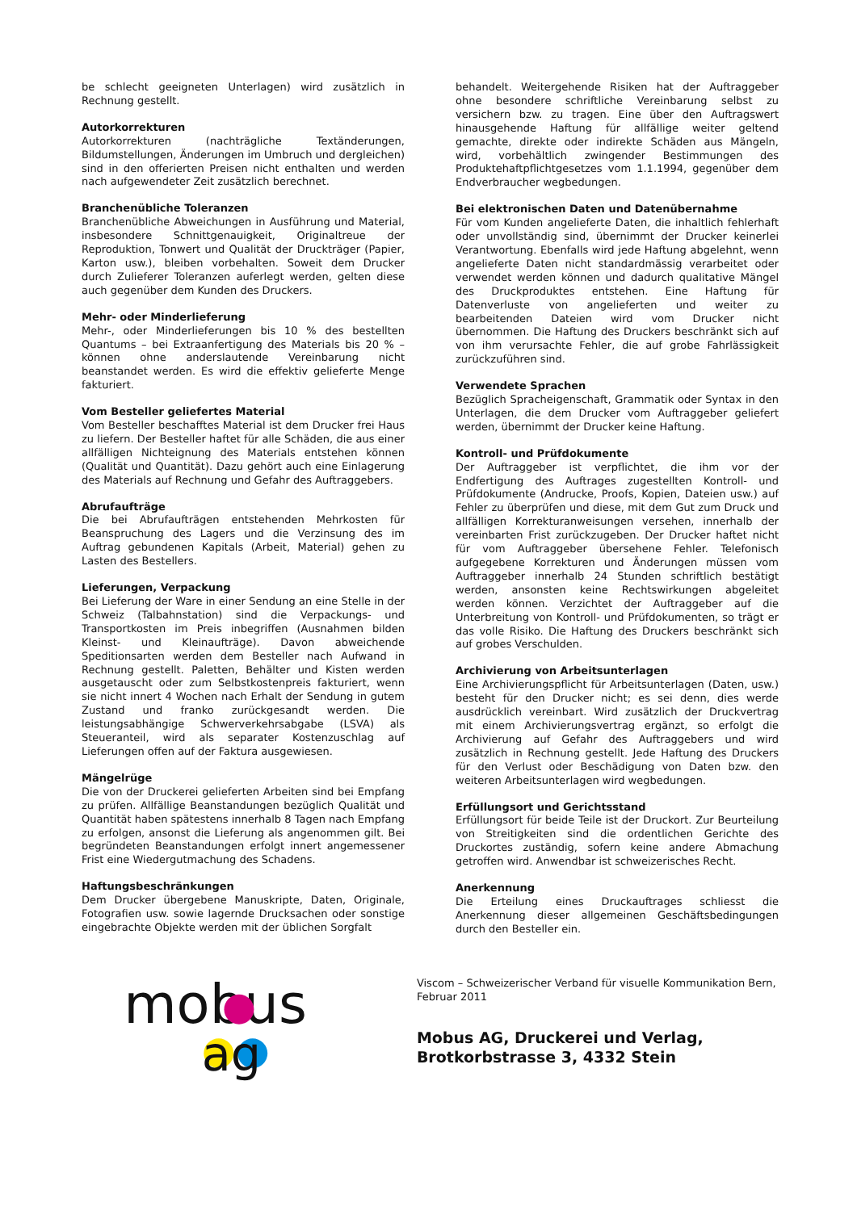be schlecht geeigneten Unterlagen) wird zusätzlich in Rechnung gestellt.
Autorkorrekturen
Autorkorrekturen (nachträgliche Textänderungen, Bildumstellungen, Änderungen im Umbruch und dergleichen) sind in den offerierten Preisen nicht enthalten und werden nach aufgewendeter Zeit zusätzlich berechnet.
Branchenübliche Toleranzen
Branchenübliche Abweichungen in Ausführung und Material, insbesondere Schnittgenauigkeit, Originaltreue der Reproduktion, Tonwert und Qualität der Druckträger (Papier, Karton usw.), bleiben vorbehalten. Soweit dem Drucker durch Zulieferer Toleranzen auferlegt werden, gelten diese auch gegenüber dem Kunden des Druckers.
Mehr- oder Minderlieferung
Mehr-, oder Minderlieferungen bis 10 % des bestellten Quantums – bei Extraanfertigung des Materials bis 20 % – können ohne anderslautende Vereinbarung nicht beanstandet werden. Es wird die effektiv gelieferte Menge fakturiert.
Vom Besteller geliefertes Material
Vom Besteller beschafftes Material ist dem Drucker frei Haus zu liefern. Der Besteller haftet für alle Schäden, die aus einer allfälligen Nichteignung des Materials entstehen können (Qualität und Quantität). Dazu gehört auch eine Einlagerung des Materials auf Rechnung und Gefahr des Auftraggebers.
Abrufaufträge
Die bei Abrufaufträgen entstehenden Mehrkosten für Beanspruchung des Lagers und die Verzinsung des im Auftrag gebundenen Kapitals (Arbeit, Material) gehen zu Lasten des Bestellers.
Lieferungen, Verpackung
Bei Lieferung der Ware in einer Sendung an eine Stelle in der Schweiz (Talbahnstation) sind die Verpackungs- und Transportkosten im Preis inbegriffen (Ausnahmen bilden Kleinst- und Kleinaufträge). Davon abweichende Speditionsarten werden dem Besteller nach Aufwand in Rechnung gestellt. Paletten, Behälter und Kisten werden ausgetauscht oder zum Selbstkostenpreis fakturiert, wenn sie nicht innert 4 Wochen nach Erhalt der Sendung in gutem Zustand und franko zurückgesandt werden. Die leistungsabhängige Schwerverkehrsabgabe (LSVA) als Steueranteil, wird als separater Kostenzuschlag auf Lieferungen offen auf der Faktura ausgewiesen.
Mängelrüge
Die von der Druckerei gelieferten Arbeiten sind bei Empfang zu prüfen. Allfällige Beanstandungen bezüglich Qualität und Quantität haben spätestens innerhalb 8 Tagen nach Empfang zu erfolgen, ansonst die Lieferung als angenommen gilt. Bei begründeten Beanstandungen erfolgt innert angemessener Frist eine Wiedergutmachung des Schadens.
Haftungsbeschränkungen
Dem Drucker übergebene Manuskripte, Daten, Originale, Fotografien usw. sowie lagernde Drucksachen oder sonstige eingebrachte Objekte werden mit der üblichen Sorgfalt
behandelt. Weitergehende Risiken hat der Auftraggeber ohne besondere schriftliche Vereinbarung selbst zu versichern bzw. zu tragen. Eine über den Auftragswert hinausgehende Haftung für allfällige weiter geltend gemachte, direkte oder indirekte Schäden aus Mängeln, wird, vorbehältlich zwingender Bestimmungen des Produktehaftpflichtgesetzes vom 1.1.1994, gegenüber dem Endverbraucher wegbedungen.
Bei elektronischen Daten und Datenübernahme
Für vom Kunden angelieferte Daten, die inhaltlich fehlerhaft oder unvollständig sind, übernimmt der Drucker keinerlei Verantwortung. Ebenfalls wird jede Haftung abgelehnt, wenn angelieferte Daten nicht standardmässig verarbeitet oder verwendet werden können und dadurch qualitative Mängel des Druckproduktes entstehen. Eine Haftung für Datenverluste von angelieferten und weiter zu bearbeitenden Dateien wird vom Drucker nicht übernommen. Die Haftung des Druckers beschränkt sich auf von ihm verursachte Fehler, die auf grobe Fahrlässigkeit zurückzuführen sind.
Verwendete Sprachen
Bezüglich Spracheigenschaft, Grammatik oder Syntax in den Unterlagen, die dem Drucker vom Auftraggeber geliefert werden, übernimmt der Drucker keine Haftung.
Kontroll- und Prüfdokumente
Der Auftraggeber ist verpflichtet, die ihm vor der Endfertigung des Auftrages zugestellten Kontroll- und Prüfdokumente (Andrucke, Proofs, Kopien, Dateien usw.) auf Fehler zu überprüfen und diese, mit dem Gut zum Druck und allfälligen Korrekturanweisungen versehen, innerhalb der vereinbarten Frist zurückzugeben. Der Drucker haftet nicht für vom Auftraggeber übersehene Fehler. Telefonisch aufgegebene Korrekturen und Änderungen müssen vom Auftraggeber innerhalb 24 Stunden schriftlich bestätigt werden, ansonsten keine Rechtswirkungen abgeleitet werden können. Verzichtet der Auftraggeber auf die Unterbreitung von Kontroll- und Prüfdokumenten, so trägt er das volle Risiko. Die Haftung des Druckers beschränkt sich auf grobes Verschulden.
Archivierung von Arbeitsunterlagen
Eine Archivierungspflicht für Arbeitsunterlagen (Daten, usw.) besteht für den Drucker nicht; es sei denn, dies werde ausdrücklich vereinbart. Wird zusätzlich der Druckvertrag mit einem Archivierungsvertrag ergänzt, so erfolgt die Archivierung auf Gefahr des Auftraggebers und wird zusätzlich in Rechnung gestellt. Jede Haftung des Druckers für den Verlust oder Beschädigung von Daten bzw. den weiteren Arbeitsunterlagen wird wegbedungen.
Erfüllungsort und Gerichtsstand
Erfüllungsort für beide Teile ist der Druckort. Zur Beurteilung von Streitigkeiten sind die ordentlichen Gerichte des Druckortes zuständig, sofern keine andere Abmachung getroffen wird. Anwendbar ist schweizerisches Recht.
Anerkennung
Die Erteilung eines Druckauftrages schliesst die Anerkennung dieser allgemeinen Geschäftsbedingungen durch den Besteller ein.
mobus
ag
Viscom – Schweizerischer Verband für visuelle Kommunikation Bern, Februar 2011
Mobus AG, Druckerei und Verlag,
Brotkorbstrasse 3, 4332 Stein